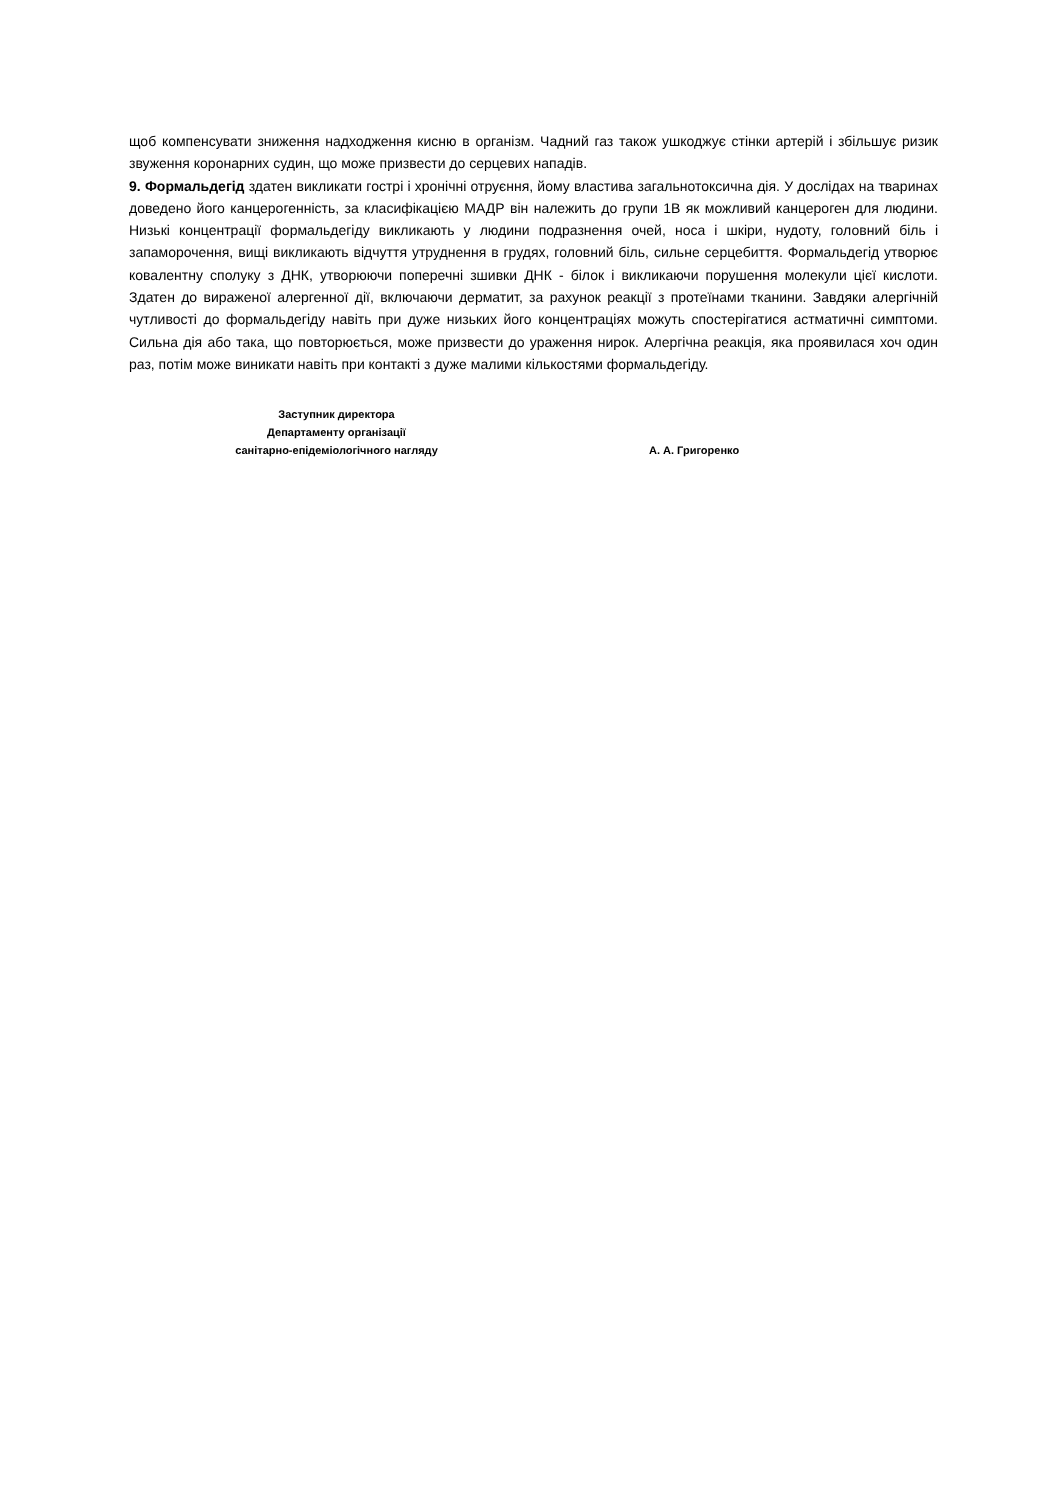щоб компенсувати зниження надходження кисню в організм. Чадний газ також ушкоджує стінки артерій і збільшує ризик звуження коронарних судин, що може призвести до серцевих нападів.
9. Формальдегід здатен викликати гострі і хронічні отруєння, йому властива загальнотоксична дія. У дослідах на тваринах доведено його канцерогенність, за класифікацією МАДР він належить до групи 1В як можливий канцероген для людини. Низькі концентрації формальдегіду викликають у людини подразнення очей, носа і шкіри, нудоту, головний біль і запаморочення, вищі викликають відчуття утруднення в грудях, головний біль, сильне серцебиття. Формальдегід утворює ковалентну сполуку з ДНК, утворюючи поперечні зшивки ДНК - білок і викликаючи порушення молекули цієї кислоти. Здатен до вираженої алергенної дії, включаючи дерматит, за рахунок реакції з протеїнами тканини. Завдяки алергічній чутливості до формальдегіду навіть при дуже низьких його концентраціях можуть спостерігатися астматичні симптоми. Сильна дія або така, що повторюється, може призвести до ураження нирок. Алергічна реакція, яка проявилася хоч один раз, потім може виникати навіть при контакті з дуже малими кількостями формальдегіду.
Заступник директора
Департаменту організації
санітарно-епідеміологічного нагляду
А. А. Григоренко